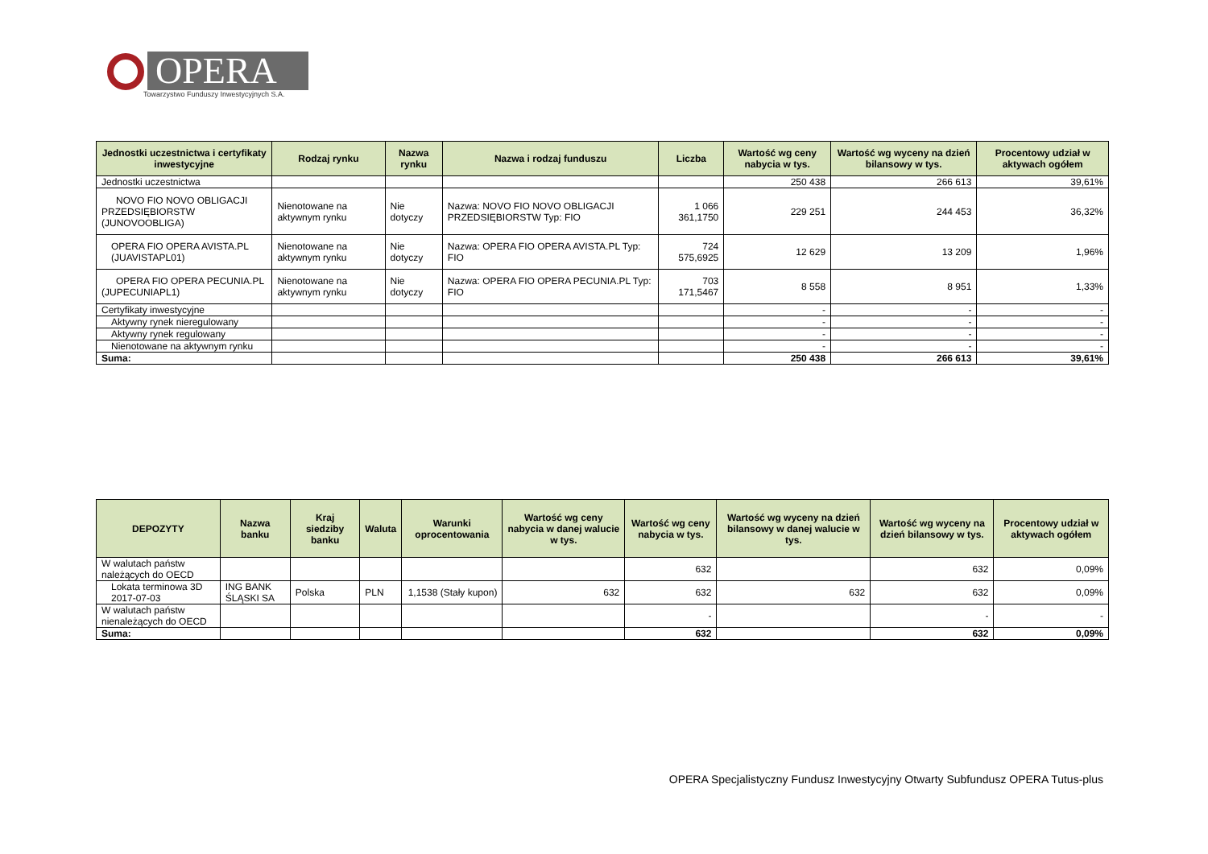OPERA
Towarzystwo Funduszy Inwestycyjnych S.A.
| Jednostki uczestnictwa i certyfikaty inwestycyjne | Rodzaj rynku | Nazwa rynku | Nazwa i rodzaj funduszu | Liczba | Wartość wg ceny nabycia w tys. | Wartość wg wyceny na dzień bilansowy w tys. | Procentowy udział w aktywach ogółem |
| --- | --- | --- | --- | --- | --- | --- | --- |
| Jednostki uczestnictwa | | | | | 250 438 | 266 613 | 39,61% |
| NOVO FIO NOVO OBLIGACJI PRZEDSIĘBIORSTW (JUNOVOOBLIGA) | Nienotowane na aktywnym rynku | Nie dotyczy | Nazwa: NOVO FIO NOVO OBLIGACJI PRZEDSIĘBIORSTW Typ: FIO | 1 066 361,1750 | 229 251 | 244 453 | 36,32% |
| OPERA FIO OPERA AVISTA.PL (JUAVISTAPL01) | Nienotowane na aktywnym rynku | Nie dotyczy | Nazwa: OPERA FIO OPERA AVISTA.PL Typ: FIO | 724 575,6925 | 12 629 | 13 209 | 1,96% |
| OPERA FIO OPERA PECUNIA.PL (JUPECUNIAPL1) | Nienotowane na aktywnym rynku | Nie dotyczy | Nazwa: OPERA FIO OPERA PECUNIA.PL Typ: FIO | 703 171,5467 | 8 558 | 8 951 | 1,33% |
| Certyfikaty inwestycyjne | | | | | - | - | - |
| Aktywny rynek nieregulowany | | | | | - | - | - |
| Aktywny rynek regulowany | | | | | - | - | - |
| Nienotowane na aktywnym rynku | | | | | - | - | - |
| Suma: | | | | | 250 438 | 266 613 | 39,61% |
| DEPOZYTY | Nazwa banku | Kraj siedziby banku | Waluta | Warunki oprocentowania | Wartość wg ceny nabycia w danej walucie w tys. | Wartość wg ceny nabycia w tys. | Wartość wg wyceny na dzień bilansowy w danej walucie w tys. | Wartość wg wyceny na dzień bilansowy w tys. | Procentowy udział w aktywach ogółem |
| --- | --- | --- | --- | --- | --- | --- | --- | --- | --- |
| W walutach państw należących do OECD | | | | | | 632 | | 632 | 0,09% |
| Lokata terminowa 3D 2017-07-03 | ING BANK ŚLĄSKI SA | Polska | PLN | 1,1538 (Stały kupon) | 632 | 632 | 632 | 632 | 0,09% |
| W walutach państw nienależących do OECD | | | | | | - | | - | - |
| Suma: | | | | | | 632 | | 632 | 0,09% |
OPERA Specjalistyczny Fundusz Inwestycyjny Otwarty Subfundusz OPERA Tutus-plus